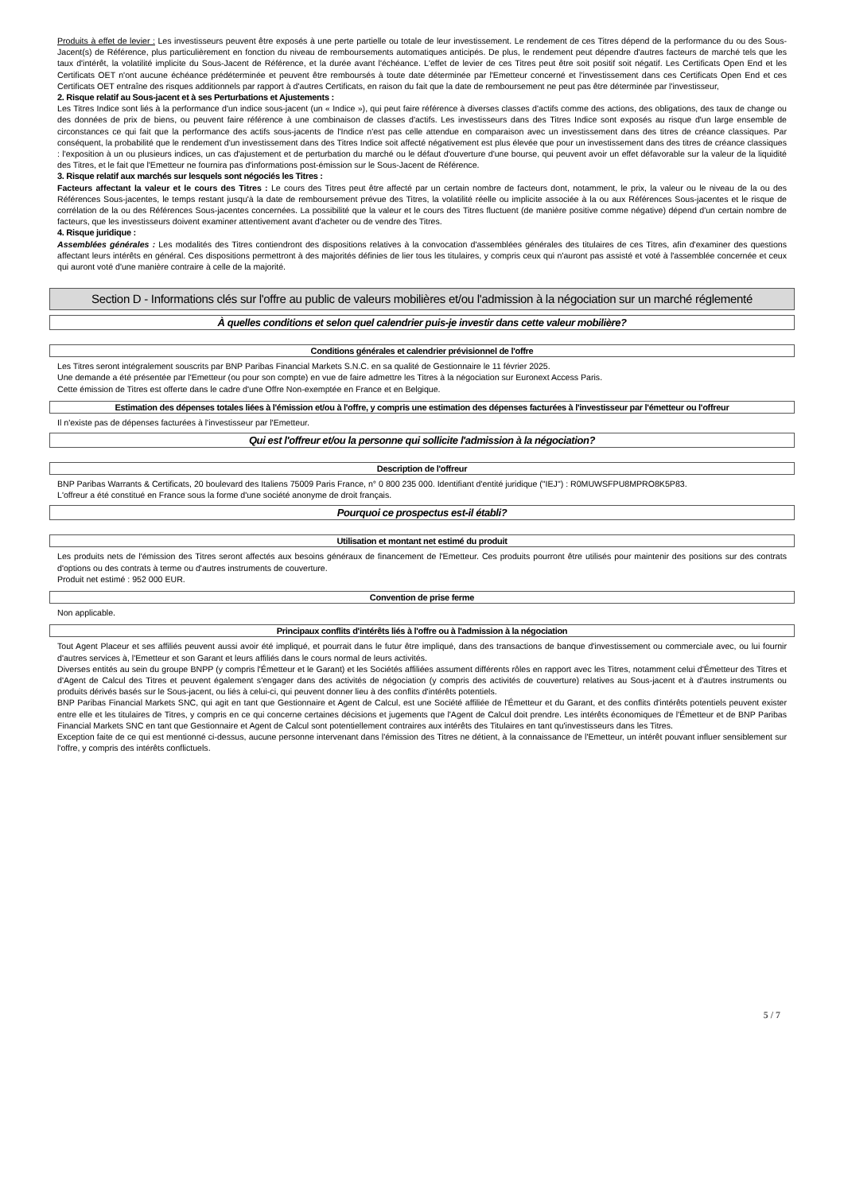Produits à effet de levier : Les investisseurs peuvent être exposés à une perte partielle ou totale de leur investissement. Le rendement de ces Titres dépend de la performance du ou des Sous-Jacent(s) de Référence, plus particulièrement en fonction du niveau de remboursements automatiques anticipés. De plus, le rendement peut dépendre d'autres facteurs de marché tels que les taux d'intérêt, la volatilité implicite du Sous-Jacent de Référence, et la durée avant l'échéance. L'effet de levier de ces Titres peut être soit positif soit négatif. Les Certificats Open End et les Certificats OET n'ont aucune échéance prédéterminée et peuvent être remboursés à toute date déterminée par l'Emetteur concerné et l'investissement dans ces Certificats Open End et ces Certificats OET entraîne des risques additionnels par rapport à d'autres Certificats, en raison du fait que la date de remboursement ne peut pas être déterminée par l'investisseur,
2. Risque relatif au Sous-jacent et à ses Perturbations et Ajustements :
Les Titres Indice sont liés à la performance d'un indice sous-jacent (un « Indice »), qui peut faire référence à diverses classes d'actifs comme des actions, des obligations, des taux de change ou des données de prix de biens, ou peuvent faire référence à une combinaison de classes d'actifs. Les investisseurs dans des Titres Indice sont exposés au risque d'un large ensemble de circonstances ce qui fait que la performance des actifs sous-jacents de l'Indice n'est pas celle attendue en comparaison avec un investissement dans des titres de créance classiques. Par conséquent, la probabilité que le rendement d'un investissement dans des Titres Indice soit affecté négativement est plus élevée que pour un investissement dans des titres de créance classiques : l'exposition à un ou plusieurs indices, un cas d'ajustement et de perturbation du marché ou le défaut d'ouverture d'une bourse, qui peuvent avoir un effet défavorable sur la valeur de la liquidité des Titres, et le fait que l'Emetteur ne fournira pas d'informations post-émission sur le Sous-Jacent de Référence.
3. Risque relatif aux marchés sur lesquels sont négociés les Titres :
Facteurs affectant la valeur et le cours des Titres : Le cours des Titres peut être affecté par un certain nombre de facteurs dont, notamment, le prix, la valeur ou le niveau de la ou des Références Sous-jacentes, le temps restant jusqu'à la date de remboursement prévue des Titres, la volatilité réelle ou implicite associée à la ou aux Références Sous-jacentes et le risque de corrélation de la ou des Références Sous-jacentes concernées. La possibilité que la valeur et le cours des Titres fluctuent (de manière positive comme négative) dépend d'un certain nombre de facteurs, que les investisseurs doivent examiner attentivement avant d'acheter ou de vendre des Titres.
4. Risque juridique :
Assemblées générales : Les modalités des Titres contiendront des dispositions relatives à la convocation d'assemblées générales des titulaires de ces Titres, afin d'examiner des questions affectant leurs intérêts en général. Ces dispositions permettront à des majorités définies de lier tous les titulaires, y compris ceux qui n'auront pas assisté et voté à l'assemblée concernée et ceux qui auront voté d'une manière contraire à celle de la majorité.
Section D - Informations clés sur l'offre au public de valeurs mobilières et/ou l'admission à la négociation sur un marché réglementé
À quelles conditions et selon quel calendrier puis-je investir dans cette valeur mobilière?
Conditions générales et calendrier prévisionnel de l'offre
Les Titres seront intégralement souscrits par BNP Paribas Financial Markets S.N.C. en sa qualité de Gestionnaire le 11 février 2025.
Une demande a été présentée par l'Emetteur (ou pour son compte) en vue de faire admettre les Titres à la négociation sur Euronext Access Paris.
Cette émission de Titres est offerte dans le cadre d'une Offre Non-exemptée en France et en Belgique.
Estimation des dépenses totales liées à l'émission et/ou à l'offre, y compris une estimation des dépenses facturées à l'investisseur par l'émetteur ou l'offreur
Il n'existe pas de dépenses facturées à l'investisseur par l'Emetteur.
Qui est l'offreur et/ou la personne qui sollicite l'admission à la négociation?
Description de l'offreur
BNP Paribas Warrants & Certificats, 20 boulevard des Italiens 75009 Paris France, n° 0 800 235 000. Identifiant d'entité juridique ("IEJ") : R0MUWSFPU8MPRO8K5P83.
L'offreur a été constitué en France sous la forme d'une société anonyme de droit français.
Pourquoi ce prospectus est-il établi?
Utilisation et montant net estimé du produit
Les produits nets de l'émission des Titres seront affectés aux besoins généraux de financement de l'Emetteur. Ces produits pourront être utilisés pour maintenir des positions sur des contrats d'options ou des contrats à terme ou d'autres instruments de couverture.
Produit net estimé : 952 000 EUR.
Convention de prise ferme
Non applicable.
Principaux conflits d'intérêts liés à l'offre ou à l'admission à la négociation
Tout Agent Placeur et ses affiliés peuvent aussi avoir été impliqué, et pourrait dans le futur être impliqué, dans des transactions de banque d'investissement ou commerciale avec, ou lui fournir d'autres services à, l'Emetteur et son Garant et leurs affiliés dans le cours normal de leurs activités.
Diverses entités au sein du groupe BNPP (y compris l'Émetteur et le Garant) et les Sociétés affiliées assument différents rôles en rapport avec les Titres, notamment celui d'Émetteur des Titres et d'Agent de Calcul des Titres et peuvent également s'engager dans des activités de négociation (y compris des activités de couverture) relatives au Sous-jacent et à d'autres instruments ou produits dérivés basés sur le Sous-jacent, ou liés à celui-ci, qui peuvent donner lieu à des conflits d'intérêts potentiels.
BNP Paribas Financial Markets SNC, qui agit en tant que Gestionnaire et Agent de Calcul, est une Société affiliée de l'Émetteur et du Garant, et des conflits d'intérêts potentiels peuvent exister entre elle et les titulaires de Titres, y compris en ce qui concerne certaines décisions et jugements que l'Agent de Calcul doit prendre. Les intérêts économiques de l'Émetteur et de BNP Paribas Financial Markets SNC en tant que Gestionnaire et Agent de Calcul sont potentiellement contraires aux intérêts des Titulaires en tant qu'investisseurs dans les Titres.
Exception faite de ce qui est mentionné ci-dessus, aucune personne intervenant dans l'émission des Titres ne détient, à la connaissance de l'Emetteur, un intérêt pouvant influer sensiblement sur l'offre, y compris des intérêts conflictuels.
5 / 7